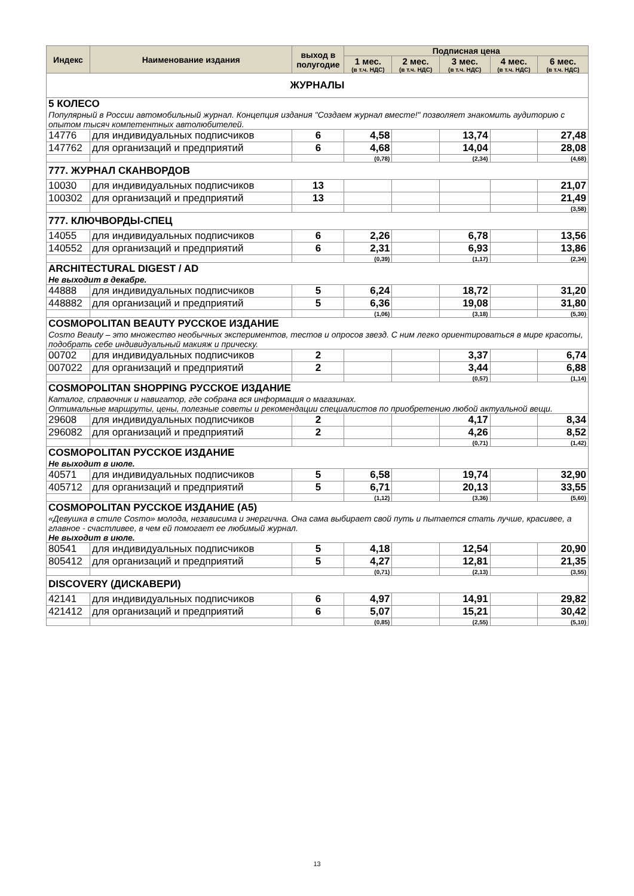| Индекс | Наименование издания | выход в полугодие | Подписная цена | | | | |
| --- | --- | --- | --- | --- | --- | --- | --- |
| | | | 1 мес. (в т.ч. НДС) | 2 мес. (в т.ч. НДС) | 3 мес. (в т.ч. НДС) | 4 мес. (в т.ч. НДС) | 6 мес. (в т.ч. НДС) |
| ЖУРНАЛЫ | | | | | | | |
| 5 КОЛЕСО Популярный в России автомобильный журнал. Концепция издания "Создаем журнал вместе!" позволяет знакомить аудиторию с опытом тысяч компетентных автолюбителей. | | | | | | | |
| 14776 | для индивидуальных подписчиков | 6 | 4,58 | | 13,74 | | 27,48 |
| 147762 | для организаций и предприятий | 6 | 4,68 | | 14,04 | | 28,08 |
| | | | (0,78) | | (2,34) | | (4,68) |
| 777. ЖУРНАЛ СКАНВОРДОВ | | | | | | | |
| 10030 | для индивидуальных подписчиков | 13 | | | | | 21,07 |
| 100302 | для организаций и предприятий | 13 | | | | | 21,49 |
| | | | | | | | (3,58) |
| 777. КЛЮЧВОРДЫ-СПЕЦ | | | | | | | |
| 14055 | для индивидуальных подписчиков | 6 | 2,26 | | 6,78 | | 13,56 |
| 140552 | для организаций и предприятий | 6 | 2,31 | | 6,93 | | 13,86 |
| | | | (0,39) | | (1,17) | | (2,34) |
| ARCHITECTURAL DIGEST / AD Не выходит в декабре. | | | | | | | |
| 44888 | для индивидуальных подписчиков | 5 | 6,24 | | 18,72 | | 31,20 |
| 448882 | для организаций и предприятий | 5 | 6,36 | | 19,08 | | 31,80 |
| | | | (1,06) | | (3,18) | | (5,30) |
| COSMOPOLITAN BEAUTY РУССКОЕ ИЗДАНИЕ Cosmo Beauty – это множество необычных экспериментов, тестов и опросов звезд. С ним легко ориентироваться в мире красоты, подобрать себе индивидуальный макияж и прическу. | | | | | | | |
| 00702 | для индивидуальных подписчиков | 2 | | | 3,37 | | 6,74 |
| 007022 | для организаций и предприятий | 2 | | | 3,44 | | 6,88 |
| | | | | | (0,57) | | (1,14) |
| COSMOPOLITAN SHOPPING РУССКОЕ ИЗДАНИЕ Каталог, справочник и навигатор, где собрана вся информация о магазинах. Оптимальные маршруты, цены, полезные советы и рекомендации специалистов по приобретению любой актуальной вещи. | | | | | | | |
| 29608 | для индивидуальных подписчиков | 2 | | | 4,17 | | 8,34 |
| 296082 | для организаций и предприятий | 2 | | | 4,26 | | 8,52 |
| | | | | | (0,71) | | (1,42) |
| COSMOPOLITAN РУССКОЕ ИЗДАНИЕ Не выходит в июле. | | | | | | | |
| 40571 | для индивидуальных подписчиков | 5 | 6,58 | | 19,74 | | 32,90 |
| 405712 | для организаций и предприятий | 5 | 6,71 | | 20,13 | | 33,55 |
| | | | (1,12) | | (3,36) | | (5,60) |
| COSMOPOLITAN РУССКОЕ ИЗДАНИЕ (А5) «Девушка в стиле Cosmo» молода, независима и энергична. Она сама выбирает свой путь и пытается стать лучше, красивее, а главное - счастливее, в чем ей помогает ее любимый журнал. Не выходит в июле. | | | | | | | |
| 80541 | для индивидуальных подписчиков | 5 | 4,18 | | 12,54 | | 20,90 |
| 805412 | для организаций и предприятий | 5 | 4,27 | | 12,81 | | 21,35 |
| | | | (0,71) | | (2,13) | | (3,55) |
| DISCOVERY (ДИСКАВЕРИ) | | | | | | | |
| 42141 | для индивидуальных подписчиков | 6 | 4,97 | | 14,91 | | 29,82 |
| 421412 | для организаций и предприятий | 6 | 5,07 | | 15,21 | | 30,42 |
| | | | (0,85) | | (2,55) | | (5,10) |
13